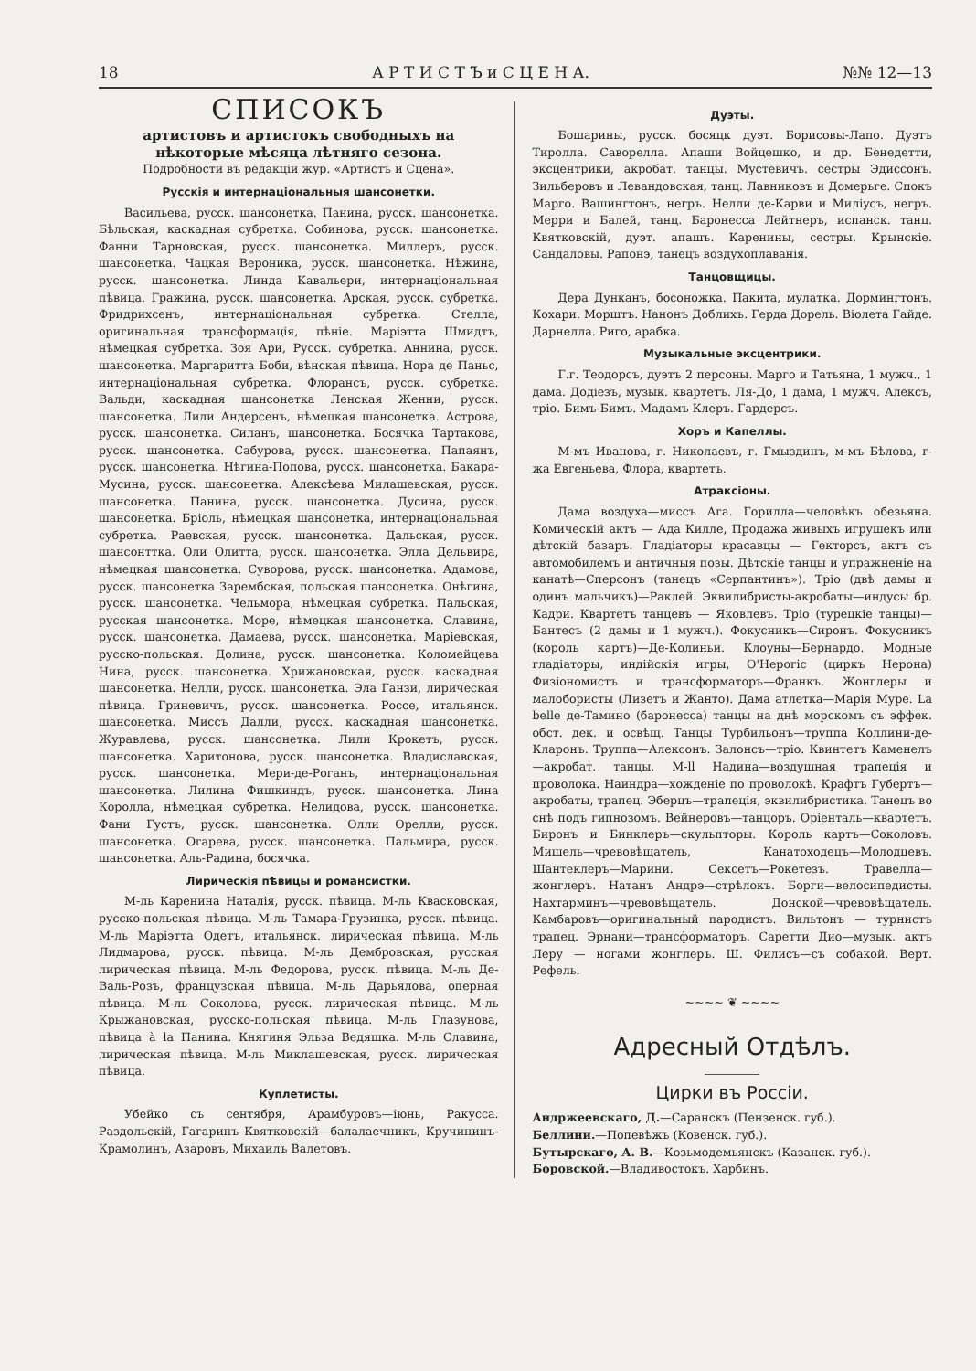18 А Р Т И С Т Ъ и С Ц Е Н А. №№ 12—13
СПИСОКЪ
артистовъ и артистокъ свободныхъ на нѣкоторые мѣсяца лѣтняго сезона.
Подробности въ редакціи жур. «Артистъ и Сцена».
Русскія и интернаціональныя шансонетки.
Васильева, русск. шансонетка. Панина, русск. шансонетка. Бѣльская, каскадная субретка. Собинова, русск. шансонетка. Фанни Тарновская, русск. шансонетка. Миллеръ, русск. шансонетка. Чацкая Вероника, русск. шансонетка. Нѣжина, русск. шансонетка. Линда Кавальери, интернаціональная пѣвица. Гражина, русск. шансонетка. Арская, русск. субретка. Фридрихсенъ, интернаціональная субретка. Стелла, оригинальная трансформація, пѣніе. Маріэтта Шмидтъ, нѣмецкая субретка. Зоя Ари, Русск. субретка. Аннина, русск. шансонетка. Маргаритта Боби, вѣнская пѣвица. Нора де Паньс, интернаціональная субретка. Флорансъ, русск. субретка. Вальди, каскадная шансонетка Ленская Женни, русск. шансонетка. Лили Андерсенъ, нѣмецкая шансонетка. Астрова, русск. шансонетка. Силанъ, шансонетка. Босячка Тартакова, русск. шансонетка. Сабурова, русск. шансонетка. Папаянъ, русск. шансонетка. Нѣгина-Попова, русск. шансонетка. Бакара-Мусина, русск. шансонетка. Алексѣева Милашевская, русск. шансонетка. Панина, русск. шансонетка. Дусина, русск. шансонетка. Бріоль, нѣмецкая шансонетка, интернаціональная субретка. Раевская, русск. шансонетка. Дальская, русск. шансонттка. Оли Олитта, русск. шансонетка. Элла Дельвира, нѣмецкая шансонетка. Суворова, русск. шансонетка. Адамова, русск. шансонетка Зарембская, польская шансонетка. Онѣгина, русск. шансонетка. Чельмора, нѣмецкая субретка. Пальская, русская шансонетка. Море, нѣмецкая шансонетка. Славина, русск. шансонетка. Дамаева, русск. шансонетка. Маріевская, русско-польская. Долина, русск. шансонетка. Коломейцева Нина, русск. шансонетка. Хрижановская, русск. каскадная шансонетка. Нелли, русск. шансонетка. Эла Ганзи, лирическая пѣвица. Гриневичъ, русск. шансонетка. Россе, итальянск. шансонетка. Миссъ Далли, русск. каскадная шансонетка. Журавлева, русск. шансонетка. Лили Крокетъ, русск. шансонетка. Харитонова, русск. шансонетка. Владиславская, русск. шансонетка. Мери-де-Роганъ, интернаціональная шансонетка. Лилина Фишкиндъ, русск. шансонетка. Лина Королла, нѣмецкая субретка. Нелидова, русск. шансонетка. Фани Густъ, русск. шансонетка. Олли Орелли, русск. шансонетка. Огарева, русск. шансонетка. Пальмира, русск. шансонетка. Аль-Радина, босячка.
Лирическія пѣвицы и романсистки.
М-ль Каренина Наталія, русск. пѣвица. М-ль Квасковская, русско-польская пѣвица. М-ль Тамара-Грузинка, русск. пѣвица. М-ль Маріэтта Одетъ, итальянск. лирическая пѣвица. М-ль Лидмарова, русск. пѣвица. М-ль Дембровская, русская лирическая пѣвица. М-ль Федорова, русск. пѣвица. М-ль Де-Валь-Розъ, французская пѣвица. М-ль Дарьялова, оперная пѣвица. М-ль Соколова, русск. лирическая пѣвица. М-ль Крыжановская, русско-польская пѣвица. М-ль Глазунова, пѣвица à la Панина. Княгиня Эльза Ведяшка. М-ль Славина, лирическая пѣвица. М-ль Миклашевская, русск. лирическая пѣвица.
Куплетисты.
Убейко съ сентября, Арамбуровъ—іюнь, Ракусса. Раздольскій, Гагаринъ Квятковскій—балалаечникъ, Кручининъ-Крамолинъ, Азаровъ, Михаилъ Валетовъ.
Дуэты.
Бошарины, русск. босяцк дуэт. Борисовы-Лапо. Дуэтъ Тиролла. Саворелла. Апаши Войцешко, и др. Бенедетти, эксцентрики, акробат. танцы. Мустевичъ. сестры Эдиссонъ. Зильберовъ и Левандовская, танц. Лавниковъ и Домерьге. Спокъ Марго. Вашингтонъ, негръ. Нелли де-Карви и Миліусъ, негръ. Мерри и Балей, танц. Баронесса Лейтнеръ, испанск. танц. Квятковскій, дуэт. апашъ. Каренины, сестры. Крынскіе. Сандаловы. Рапонэ, танецъ воздухоплаванія.
Танцовщицы.
Дера Дунканъ, босоножка. Пакита, мулатка. Дормингтонъ. Кохари. Морштъ. Нанонъ Доблихъ. Герда Дорель. Віолета Гайде. Дарнелла. Риго, арабка.
Музыкальные эксцентрики.
Г.г. Теодорсъ, дуэтъ 2 персоны. Марго и Татьяна, 1 мужч., 1 дама. Додіезъ, музык. квартетъ. Ля-До, 1 дама, 1 мужч. Алексъ, тріо. Бимъ-Бимъ. Мадамъ Клеръ. Гардерсъ.
Хоръ и Капеллы.
М-мъ Иванова, г. Николаевъ, г. Гмыздинъ, м-мъ Бѣлова, г-жа Евгеньева, Флора, квартетъ.
Атраксіоны.
Дама воздуха—миссъ Ага. Горилла—человѣкъ обезьяна. Комическій актъ — Ада Килле, Продажа живыхъ игрушекъ или дѣтскій базаръ. Гладіаторы красавцы — Гекторсъ, актъ съ автомобилемъ и античныя позы. Дѣтскіе танцы и упражненіе на канатѣ—Сперсонъ (танецъ «Серпантинъ»). Тріо (двѣ дамы и одинъ мальчикъ)—Раклей. Эквилибристы-акробаты—индусы бр. Кадри. Квартетъ танцевъ — Яковлевъ. Тріо (турецкіе танцы)—Бантесъ (2 дамы и 1 мужч.). Фокусникъ—Сиронъ. Фокусникъ (король картъ)—Де-Колиньи. Клоуны—Бернардо. Модные гладіаторы, индійскія игры, О'Нерогіс (циркъ Нерона) Физіономистъ и трансформаторъ—Франкъ. Жонглеры и малобористы (Лизетъ и Жанто). Дама атлетка—Марія Муре. La belle де-Тамино (баронесса) танцы на днѣ морскомъ съ эффек. обст. дек. и освѣщ. Танцы Турбильонъ—труппа Коллини-де-Кларонъ. Труппа—Алексонъ. Залонсъ—тріо. Квинтетъ Каменелъ—акробат. танцы. М-ll Надина—воздушная трапеція и проволока. Наиндра—хожденіе по проволокѣ. Крафтъ Губертъ—акробаты, трапец. Эберцъ—трапеція, эквилибристика. Танецъ во снѣ подъ гипнозомъ. Вейнеровъ—танцоръ. Оріенталь—квартетъ. Биронъ и Бинклеръ—скульпторы. Король картъ—Соколовъ. Мишель—чревовѣщатель, Канатоходецъ—Молодцевъ. Шантеклеръ—Марини. Сексетъ—Рокетезъ. Травелла—жонглеръ. Натанъ Андрэ—стрѣлокъ. Борги—велосипедисты. Нахтарминъ—чревовѣщатель. Донской—чревовѣщатель. Камбаровъ—оригинальный пародистъ. Вильтонъ — турнистъ трапец. Эрнани—трансформаторъ. Саретти Дио—музык. актъ Леру — ногами жонглеръ. Ш. Филисъ—съ собакой. Верт. Рефель.
~~~~ ❦ ~~~~
Адресный Отдѣлъ.
Цирки въ Россіи.
Андржеевскаго, Д.—Саранскъ (Пензенск. губ.).
Беллини.—Попевѣжъ (Ковенск. губ.).
Бутырскаго, А. В.—Козьмодемьянскъ (Казанск. губ.).
Боровской.—Владивостокъ. Харбинъ.